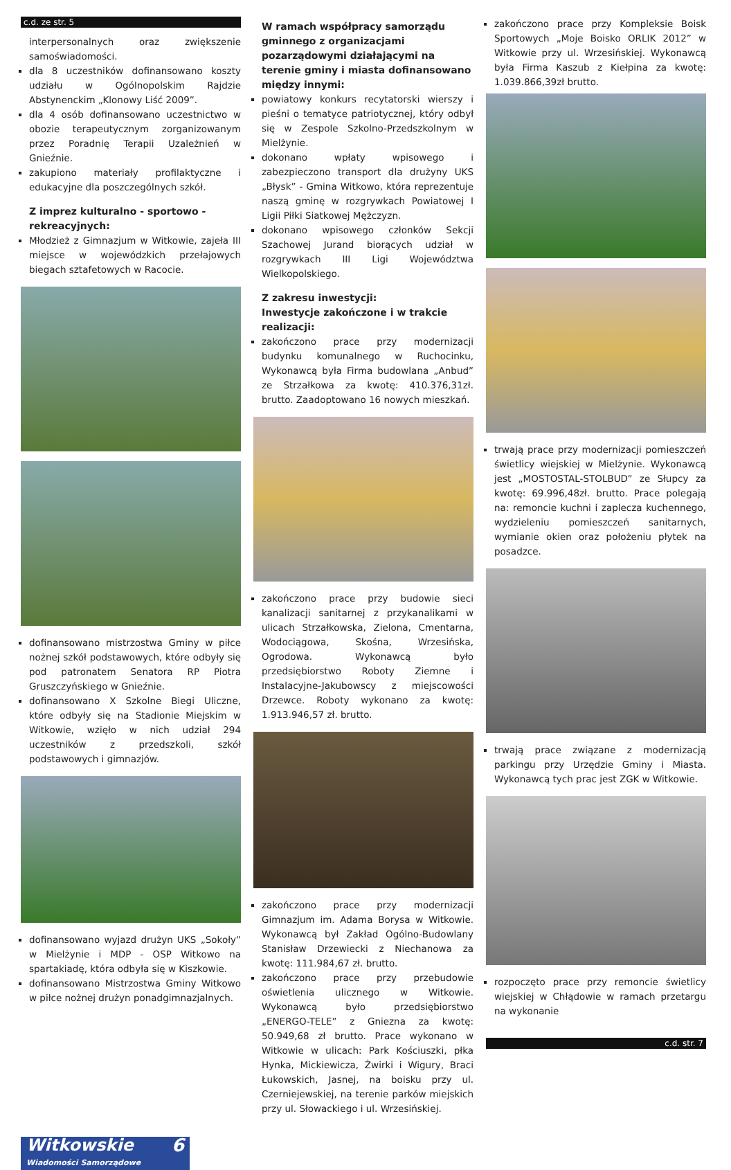c.d. ze str. 5
interpersonalnych oraz zwiększenie samoświadomości.
dla 8 uczestników dofinansowano koszty udziału w Ogólnopolskim Rajdzie Abstynenckim „Klonowy Liść 2009”.
dla 4 osób dofinansowano uczestnictwo w obozie terapeutycznym zorganizowanym przez Poradnię Terapii Uzależnień w Gnieźnie.
zakupiono materiały profilaktyczne i edukacyjne dla poszczególnych szkół.
Z imprez kulturalno - sportowo - rekreacyjnych:
Młodzież z Gimnazjum w Witkowie, zajeła III miejsce w wojewódzkich przełajowych biegach sztafetowych w Racocie.
dofinansowano mistrzostwa Gminy w piłce nożnej szkół podstawowych, które odbyły się pod patronatem Senatora RP Piotra Gruszczyńskiego w Gnieźnie.
dofinansowano X Szkolne Biegi Uliczne, które odbyły się na Stadionie Miejskim w Witkowie, wzięło w nich udział 294 uczestników z przedszkoli, szkół podstawowych i gimnazjów.
dofinansowano wyjazd drużyn UKS „Sokoły” w Mielżynie i MDP - OSP Witkowo na spartakiadę, która odbyła się w Kiszkowie.
dofinansowano Mistrzostwa Gminy Witkowo w piłce nożnej drużyn ponadgimnazjalnych.
W ramach współpracy samorządu gminnego z organizacjami pozarządowymi działającymi na terenie gminy i miasta dofinansowano między innymi:
powiatowy konkurs recytatorski wierszy i pieśni o tematyce patriotycznej, który odbył się w Zespole Szkolno-Przedszkolnym w Mielżynie.
dokonano wpłaty wpisowego i zabezpieczono transport dla drużyny UKS „Błysk” - Gmina Witkowo, która reprezentuje naszą gminę w rozgrywkach Powiatowej I Ligii Piłki Siatkowej Mężczyzn.
dokonano wpisowego członków Sekcji Szachowej Jurand biorących udział w rozgrywkach III Ligi Województwa Wielkopolskiego.
Z zakresu inwestycji:
Inwestycje zakończone i w trakcie realizacji:
zakończono prace przy modernizacji budynku komunalnego w Ruchocinku, Wykonawcą była Firma budowlana „Anbud” ze Strzałkowa za kwotę: 410.376,31zł. brutto. Zaadoptowano 16 nowych mieszkań.
zakończono prace przy budowie sieci kanalizacji sanitarnej z przykanalikami w ulicach Strzałkowska, Zielona, Cmentarna, Wodociągowa, Skośna, Wrzesińska, Ogrodowa. Wykonawcą było przedsiębiorstwo Roboty Ziemne i Instalacyjne-Jakubowscy z miejscowości Drzewce. Roboty wykonano za kwotę: 1.913.946,57 zł. brutto.
zakończono prace przy modernizacji Gimnazjum im. Adama Borysa w Witkowie. Wykonawcą był Zakład Ogólno-Budowlany Stanisław Drzewiecki z Niechanowa za kwotę: 111.984,67 zł. brutto.
zakończono prace przy przebudowie oświetlenia ulicznego w Witkowie. Wykonawcą było przedsiębiorstwo „ENERGO-TELE” z Gniezna za kwotę: 50.949,68 zł brutto. Prace wykonano w Witkowie w ulicach: Park Kościuszki, płka Hynka, Mickiewicza, Żwirki i Wigury, Braci Łukowskich, Jasnej, na boisku przy ul. Czerniejewskiej, na terenie parków miejskich przy ul. Słowackiego i ul. Wrzesińskiej.
zakończono prace przy Kompleksie Boisk Sportowych „Moje Boisko ORLIK 2012” w Witkowie przy ul. Wrzesińskiej. Wykonawcą była Firma Kaszub z Kiełpina za kwotę: 1.039.866,39zł brutto.
trwają prace przy modernizacji pomieszczeń świetlicy wiejskiej w Mielżynie. Wykonawcą jest „MOSTOSTAL-STOLBUD” ze Słupcy za kwotę: 69.996,48zł. brutto. Prace polegają na: remoncie kuchni i zaplecza kuchennego, wydzieleniu pomieszczeń sanitarnych, wymianie okien oraz położeniu płytek na posadzce.
trwają prace związane z modernizacją parkingu przy Urzędzie Gminy i Miasta. Wykonawcą tych prac jest ZGK w Witkowie.
rozpoczęto prace przy remoncie świetlicy wiejskiej w Chłądowie w ramach przetargu na wykonanie
c.d. str. 7
Witkowskie 6
Wiadomości Samorządowe